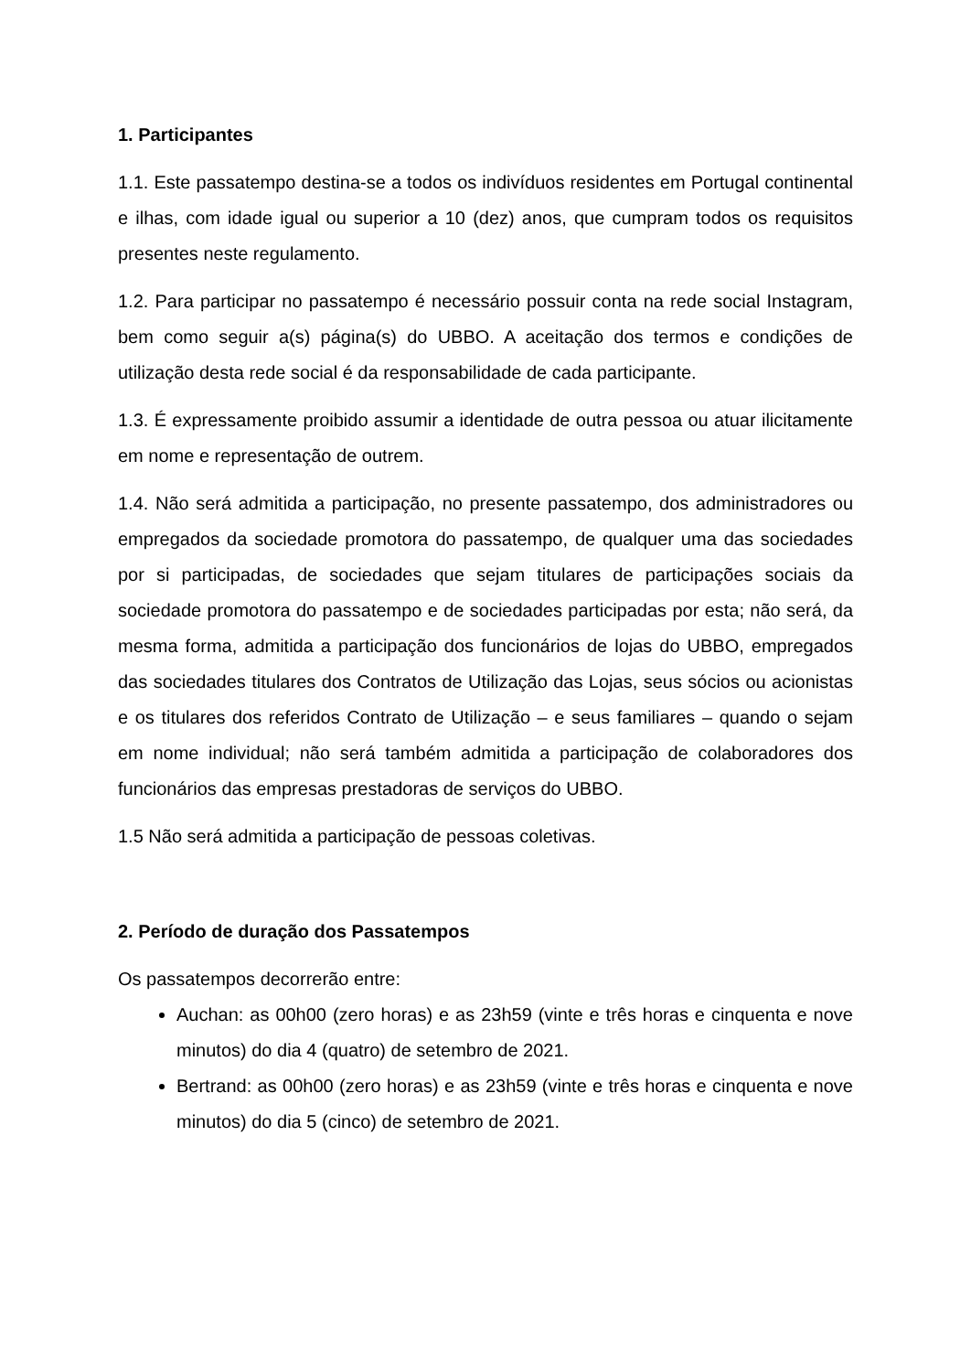1. Participantes
1.1. Este passatempo destina-se a todos os indivíduos residentes em Portugal continental e ilhas, com idade igual ou superior a 10 (dez) anos, que cumpram todos os requisitos presentes neste regulamento.
1.2. Para participar no passatempo é necessário possuir conta na rede social Instagram, bem como seguir a(s) página(s) do UBBO. A aceitação dos termos e condições de utilização desta rede social é da responsabilidade de cada participante.
1.3. É expressamente proibido assumir a identidade de outra pessoa ou atuar ilicitamente em nome e representação de outrem.
1.4. Não será admitida a participação, no presente passatempo, dos administradores ou empregados da sociedade promotora do passatempo, de qualquer uma das sociedades por si participadas, de sociedades que sejam titulares de participações sociais da sociedade promotora do passatempo e de sociedades participadas por esta; não será, da mesma forma, admitida a participação dos funcionários de lojas do UBBO, empregados das sociedades titulares dos Contratos de Utilização das Lojas, seus sócios ou acionistas e os titulares dos referidos Contrato de Utilização – e seus familiares – quando o sejam em nome individual; não será também admitida a participação de colaboradores dos funcionários das empresas prestadoras de serviços do UBBO.
1.5 Não será admitida a participação de pessoas coletivas.
2. Período de duração dos Passatempos
Os passatempos decorrerão entre:
Auchan: as 00h00 (zero horas) e as 23h59 (vinte e três horas e cinquenta e nove minutos) do dia 4 (quatro) de setembro de 2021.
Bertrand: as 00h00 (zero horas) e as 23h59 (vinte e três horas e cinquenta e nove minutos) do dia 5 (cinco) de setembro de 2021.